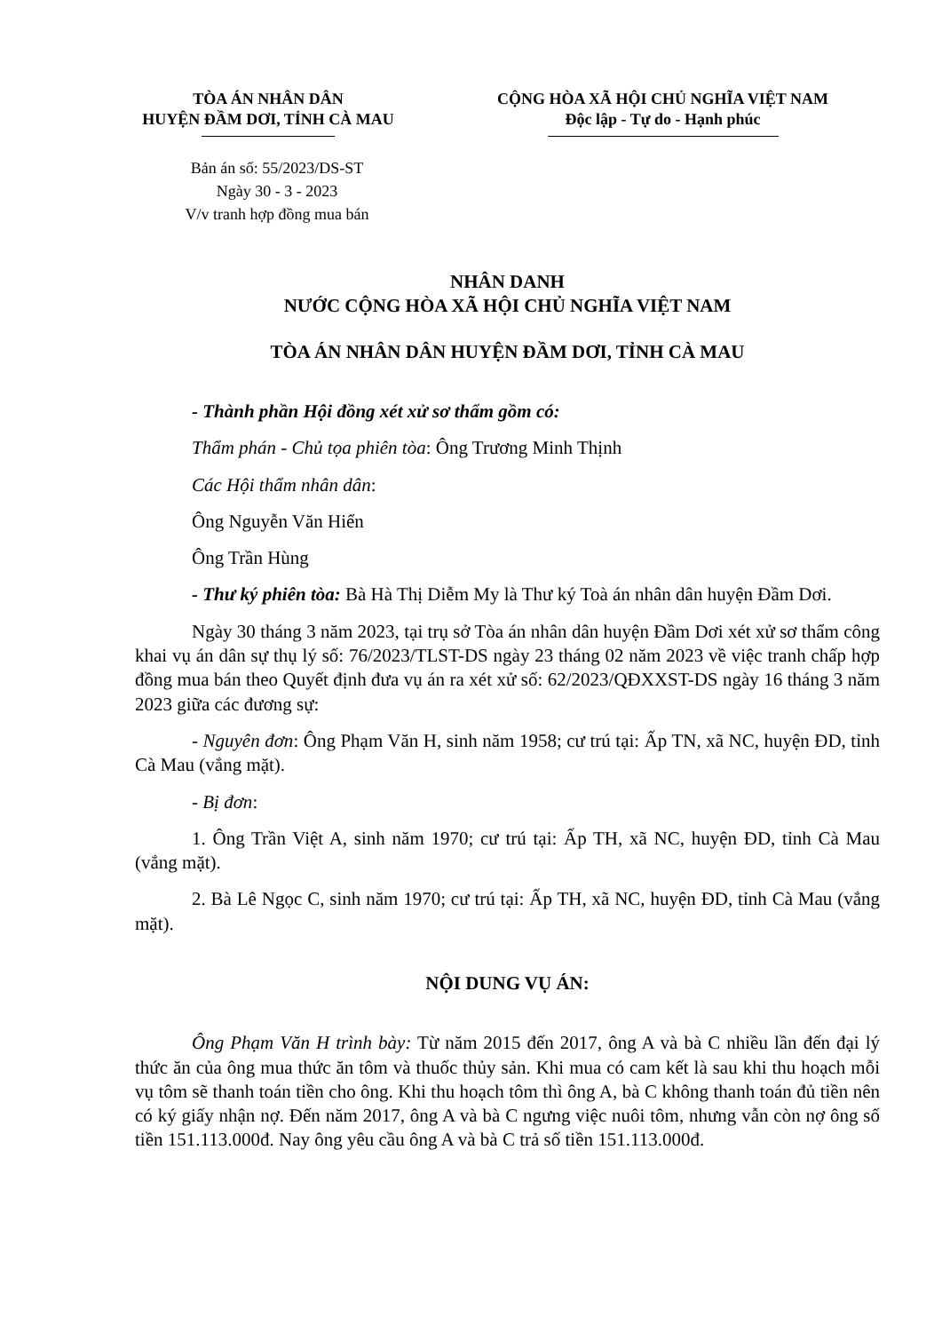TÒA ÁN NHÂN DÂN
HUYỆN ĐẦM DƠI, TỈNH CÀ MAU
CỘNG HÒA XÃ HỘI CHỦ NGHĨA VIỆT NAM
Độc lập - Tự do - Hạnh phúc
Bản án số: 55/2023/DS-ST
Ngày 30 - 3 - 2023
V/v tranh hợp đồng mua bán
NHÂN DANH
NƯỚC CỘNG HÒA XÃ HỘI CHỦ NGHĨA VIỆT NAM
TÒA ÁN NHÂN DÂN HUYỆN ĐẦM DƠI, TỈNH CÀ MAU
- Thành phần Hội đồng xét xử sơ thẩm gồm có:
Thẩm phán - Chủ tọa phiên tòa: Ông Trương Minh Thịnh
Các Hội thẩm nhân dân:
Ông Nguyễn Văn Hiển
Ông Trần Hùng
- Thư ký phiên tòa: Bà Hà Thị Diễm My là Thư ký Toà án nhân dân huyện Đầm Dơi.
Ngày 30 tháng 3 năm 2023, tại trụ sở Tòa án nhân dân huyện Đầm Dơi xét xử sơ thẩm công khai vụ án dân sự thụ lý số: 76/2023/TLST-DS ngày 23 tháng 02 năm 2023 về việc tranh chấp hợp đồng mua bán theo Quyết định đưa vụ án ra xét xử số: 62/2023/QĐXXST-DS ngày 16 tháng 3 năm 2023 giữa các đương sự:
- Nguyên đơn: Ông Phạm Văn H, sinh năm 1958; cư trú tại: Ấp TN, xã NC, huyện ĐD, tỉnh Cà Mau (vắng mặt).
- Bị đơn:
1. Ông Trần Việt A, sinh năm 1970; cư trú tại: Ấp TH, xã NC, huyện ĐD, tỉnh Cà Mau (vắng mặt).
2. Bà Lê Ngọc C, sinh năm 1970; cư trú tại: Ấp TH, xã NC, huyện ĐD, tỉnh Cà Mau (vắng mặt).
NỘI DUNG VỤ ÁN:
Ông Phạm Văn H trình bày: Từ năm 2015 đến 2017, ông A và bà C nhiều lần đến đại lý thức ăn của ông mua thức ăn tôm và thuốc thủy sản. Khi mua có cam kết là sau khi thu hoạch mỗi vụ tôm sẽ thanh toán tiền cho ông. Khi thu hoạch tôm thì ông A, bà C không thanh toán đủ tiền nên có ký giấy nhận nợ. Đến năm 2017, ông A và bà C ngưng việc nuôi tôm, nhưng vẫn còn nợ ông số tiền 151.113.000đ. Nay ông yêu cầu ông A và bà C trả số tiền 151.113.000đ.